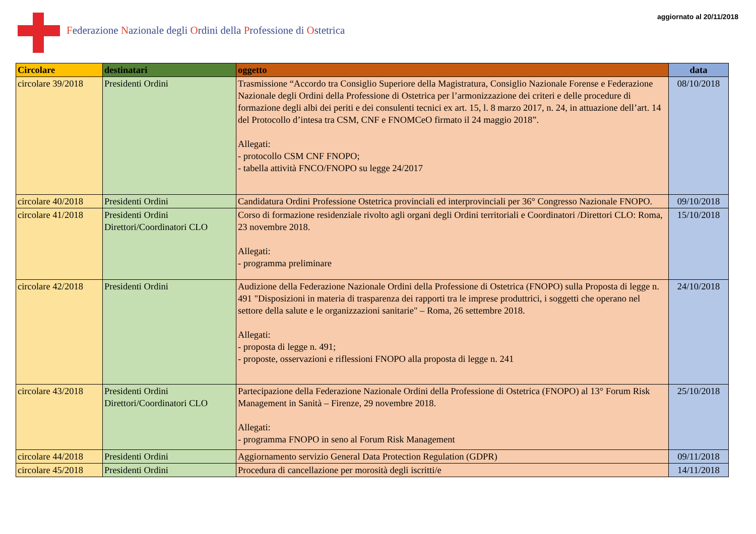Federazione Nazionale degli Ordini della Professione di Ostetrica
aggiornato al 20/11/2018
| Circolare | destinatari | oggetto | data |
| --- | --- | --- | --- |
| circolare 39/2018 | Presidenti Ordini | Trasmissione “Accordo tra Consiglio Superiore della Magistratura, Consiglio Nazionale Forense e Federazione Nazionale degli Ordini della Professione di Ostetrica per l’armonizzazione dei criteri e delle procedure di formazione degli albi dei periti e dei consulenti tecnici ex art. 15, l. 8 marzo 2017, n. 24, in attuazione dell’art. 14 del Protocollo d’intesa tra CSM, CNF e FNOMCeO firmato il 24 maggio 2018”. Allegati: - protocollo CSM CNF FNOPO; - tabella attività FNCO/FNOPO su legge 24/2017 | 08/10/2018 |
| circolare 40/2018 | Presidenti Ordini | Candidatura Ordini Professione Ostetrica provinciali ed interprovinciali per 36° Congresso Nazionale FNOPO. | 09/10/2018 |
| circolare 41/2018 | Presidenti Ordini Direttori/Coordinatori CLO | Corso di formazione residenziale rivolto agli organi degli Ordini territoriali e Coordinatori /Direttori CLO: Roma, 23 novembre 2018. Allegati: - programma preliminare | 15/10/2018 |
| circolare 42/2018 | Presidenti Ordini | Audizione della Federazione Nazionale Ordini della Professione di Ostetrica (FNOPO) sulla Proposta di legge n. 491 "Disposizioni in materia di trasparenza dei rapporti tra le imprese produttrici, i soggetti che operano nel settore della salute e le organizzazioni sanitarie" – Roma, 26 settembre 2018. Allegati: - proposta di legge n. 491; - proposte, osservazioni e riflessioni FNOPO alla proposta di legge n. 241 | 24/10/2018 |
| circolare 43/2018 | Presidenti Ordini Direttori/Coordinatori CLO | Partecipazione della Federazione Nazionale Ordini della Professione di Ostetrica (FNOPO) al 13° Forum Risk Management in Sanità – Firenze, 29 novembre 2018. Allegati: - programma FNOPO in seno al Forum Risk Management | 25/10/2018 |
| circolare 44/2018 | Presidenti Ordini | Aggiornamento servizio General Data Protection Regulation (GDPR) | 09/11/2018 |
| circolare 45/2018 | Presidenti Ordini | Procedura di cancellazione per morosità degli iscritti/e | 14/11/2018 |